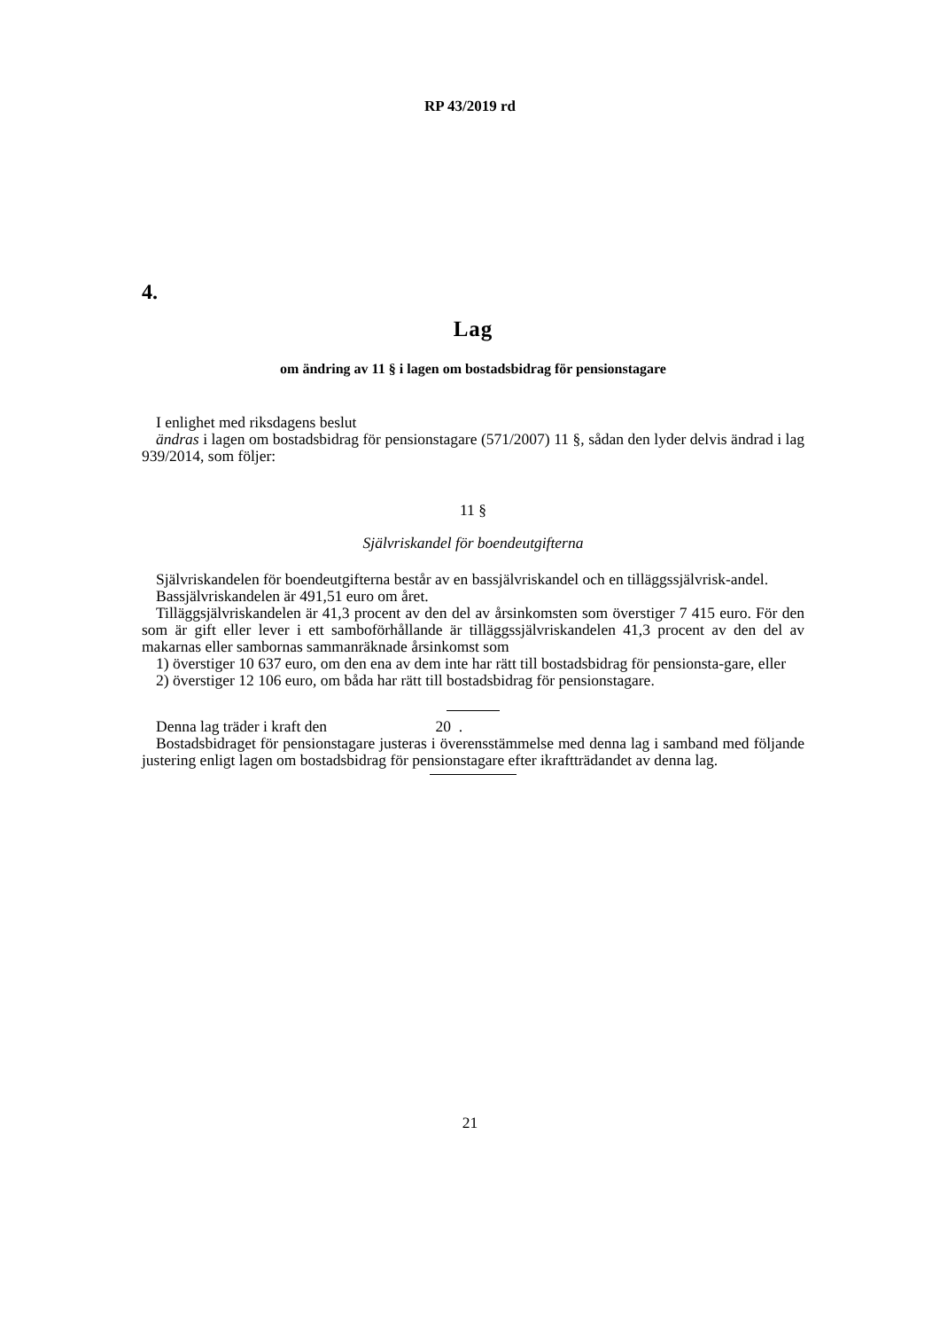RP 43/2019 rd
4.
Lag
om ändring av 11 § i lagen om bostadsbidrag för pensionstagare
I enlighet med riksdagens beslut
ändras i lagen om bostadsbidrag för pensionstagare (571/2007) 11 §, sådan den lyder delvis ändrad i lag 939/2014, som följer:
11 §
Självriskandel för boendeutgifterna
Självriskandelen för boendeutgifterna består av en bassjälvriskandel och en tilläggssjälvrisk-andel.
Bassjälvriskandelen är 491,51 euro om året.
Tilläggsjälvriskandelen är 41,3 procent av den del av årsinkomsten som överstiger 7 415 euro. För den som är gift eller lever i ett samboförhållande är tilläggssjälvriskandelen 41,3 procent av den del av makarnas eller sambornas sammanräknade årsinkomst som
1) överstiger 10 637 euro, om den ena av dem inte har rätt till bostadsbidrag för pensionsta-gare, eller
2) överstiger 12 106 euro, om båda har rätt till bostadsbidrag för pensionstagare.
Denna lag träder i kraft den 20 .
Bostadsbidraget för pensionstagare justeras i överensstämmelse med denna lag i samband med följande justering enligt lagen om bostadsbidrag för pensionstagare efter ikraftträdandet av denna lag.
21